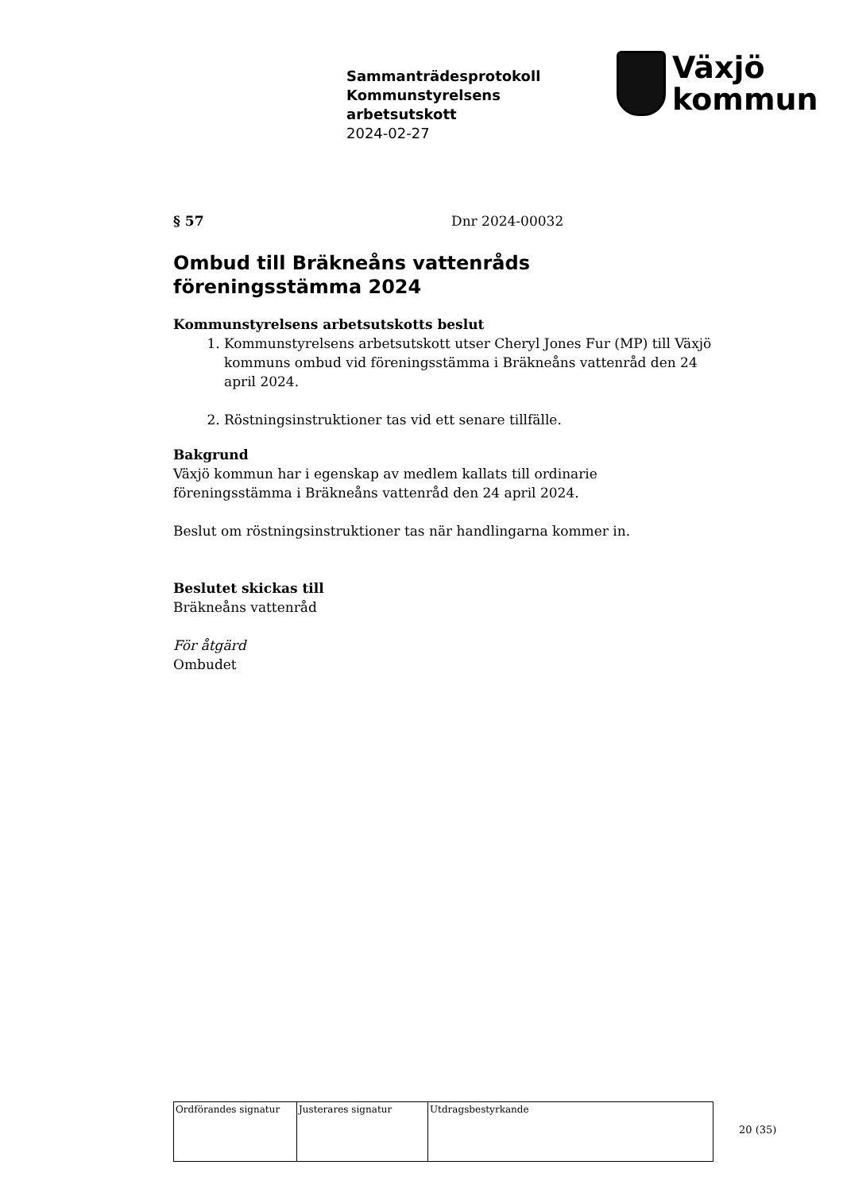Sammanträdesprotokoll
Kommunstyrelsens
arbetsutskott
2024-02-27
Växjö
kommun
§ 57 Dnr 2024-00032
Ombud till Bräkneåns vattenråds föreningsstämma 2024
Kommunstyrelsens arbetsutskotts beslut
1. Kommunstyrelsens arbetsutskott utser Cheryl Jones Fur (MP) till Växjö kommuns ombud vid föreningsstämma i Bräkneåns vattenråd den 24 april 2024.
2. Röstningsinstruktioner tas vid ett senare tillfälle.
Bakgrund
Växjö kommun har i egenskap av medlem kallats till ordinarie föreningsstämma i Bräkneåns vattenråd den 24 april 2024.
Beslut om röstningsinstruktioner tas när handlingarna kommer in.
Beslutet skickas till
Bräkneåns vattenråd
För åtgärd
Ombudet
| Ordförandes signatur | Justerares signatur | Utdragsbestyrkande |
20 (35)